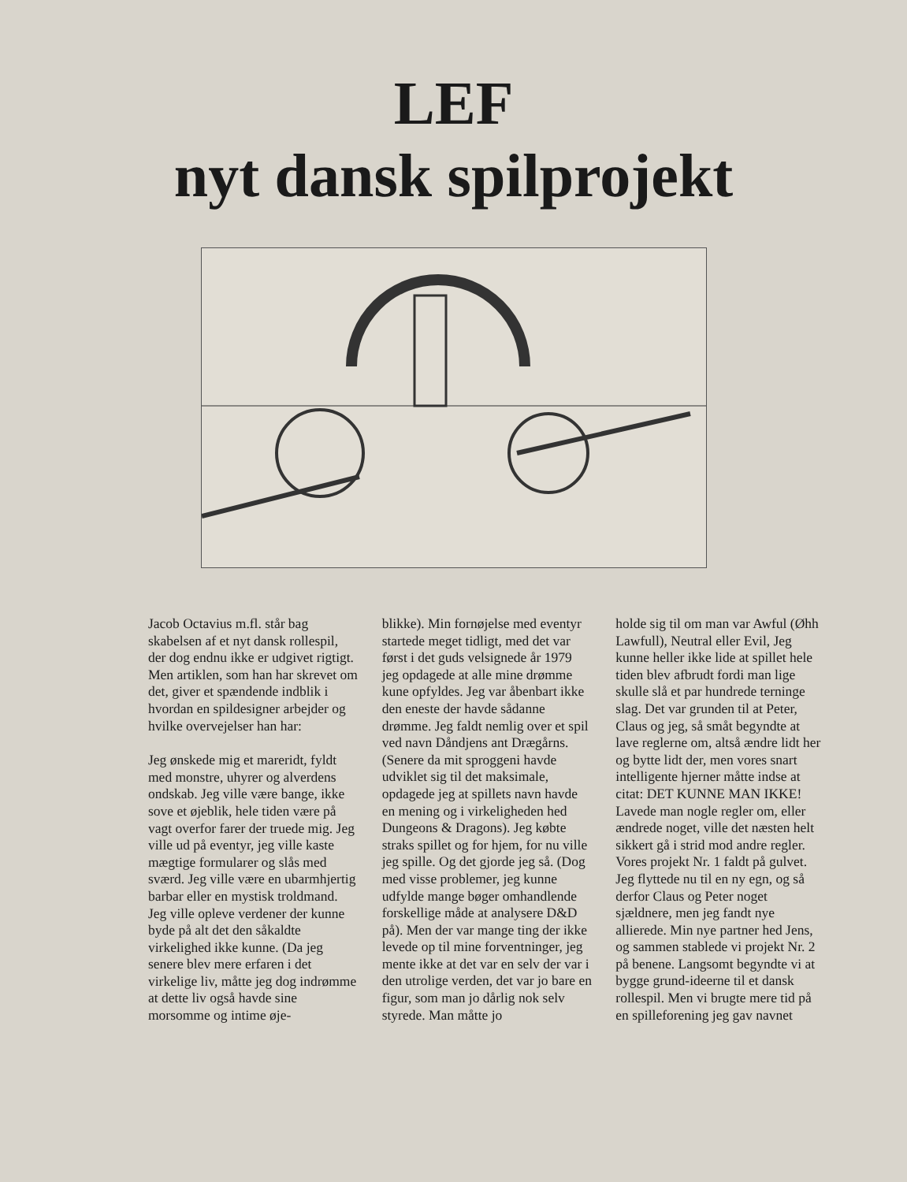LEF
nyt dansk spilprojekt
Jacob Octavius m.fl. står bag skabelsen af et nyt dansk rollespil, der dog endnu ikke er udgivet rigtigt. Men artiklen, som han har skrevet om det, giver et spændende indblik i hvordan en spildesigner arbejder og hvilke overvejelser han har:
Jeg ønskede mig et mareridt, fyldt med monstre, uhyrer og alverdens ondskab. Jeg ville være bange, ikke sove et øjeblik, hele tiden være på vagt overfor farer der truede mig. Jeg ville ud på eventyr, jeg ville kaste mægtige formularer og slås med sværd. Jeg ville være en ubarmhjertig barbar eller en mystisk troldmand. Jeg ville opleve verdener der kunne byde på alt det den såkaldte virkelighed ikke kunne. (Da jeg senere blev mere erfaren i det virkelige liv, måtte jeg dog indrømme at dette liv også havde sine morsomme og intime øje-
blikke). Min fornøjelse med eventyr startede meget tidligt, med det var først i det guds velsignede år 1979 jeg opdagede at alle mine drømme kune opfyldes. Jeg var åbenbart ikke den eneste der havde sådanne drømme. Jeg faldt nemlig over et spil ved navn Dåndjens ant Drægårns. (Senere da mit sproggeni havde udviklet sig til det maksimale, opdagede jeg at spillets navn havde en mening og i virkeligheden hed Dungeons & Dragons). Jeg købte straks spillet og for hjem, for nu ville jeg spille. Og det gjorde jeg så. (Dog med visse problemer, jeg kunne udfylde mange bøger omhandlende forskellige måde at analysere D&D på). Men der var mange ting der ikke levede op til mine forventninger, jeg mente ikke at det var en selv der var i den utrolige verden, det var jo bare en figur, som man jo dårlig nok selv styrede. Man måtte jo
holde sig til om man var Awful (Øhh Lawfull), Neutral eller Evil, Jeg kunne heller ikke lide at spillet hele tiden blev afbrudt fordi man lige skulle slå et par hundrede terninge slag. Det var grunden til at Peter, Claus og jeg, så småt begyndte at lave reglerne om, altså ændre lidt her og bytte lidt der, men vores snart intelligente hjerner måtte indse at citat: DET KUNNE MAN IKKE! Lavede man nogle regler om, eller ændrede noget, ville det næsten helt sikkert gå i strid mod andre regler. Vores projekt Nr. 1 faldt på gulvet. Jeg flyttede nu til en ny egn, og så derfor Claus og Peter noget sjældnere, men jeg fandt nye allierede. Min nye partner hed Jens, og sammen stablede vi projekt Nr. 2 på benene. Langsomt begyndte vi at bygge grund-ideerne til et dansk rollespil. Men vi brugte mere tid på en spilleforening jeg gav navnet